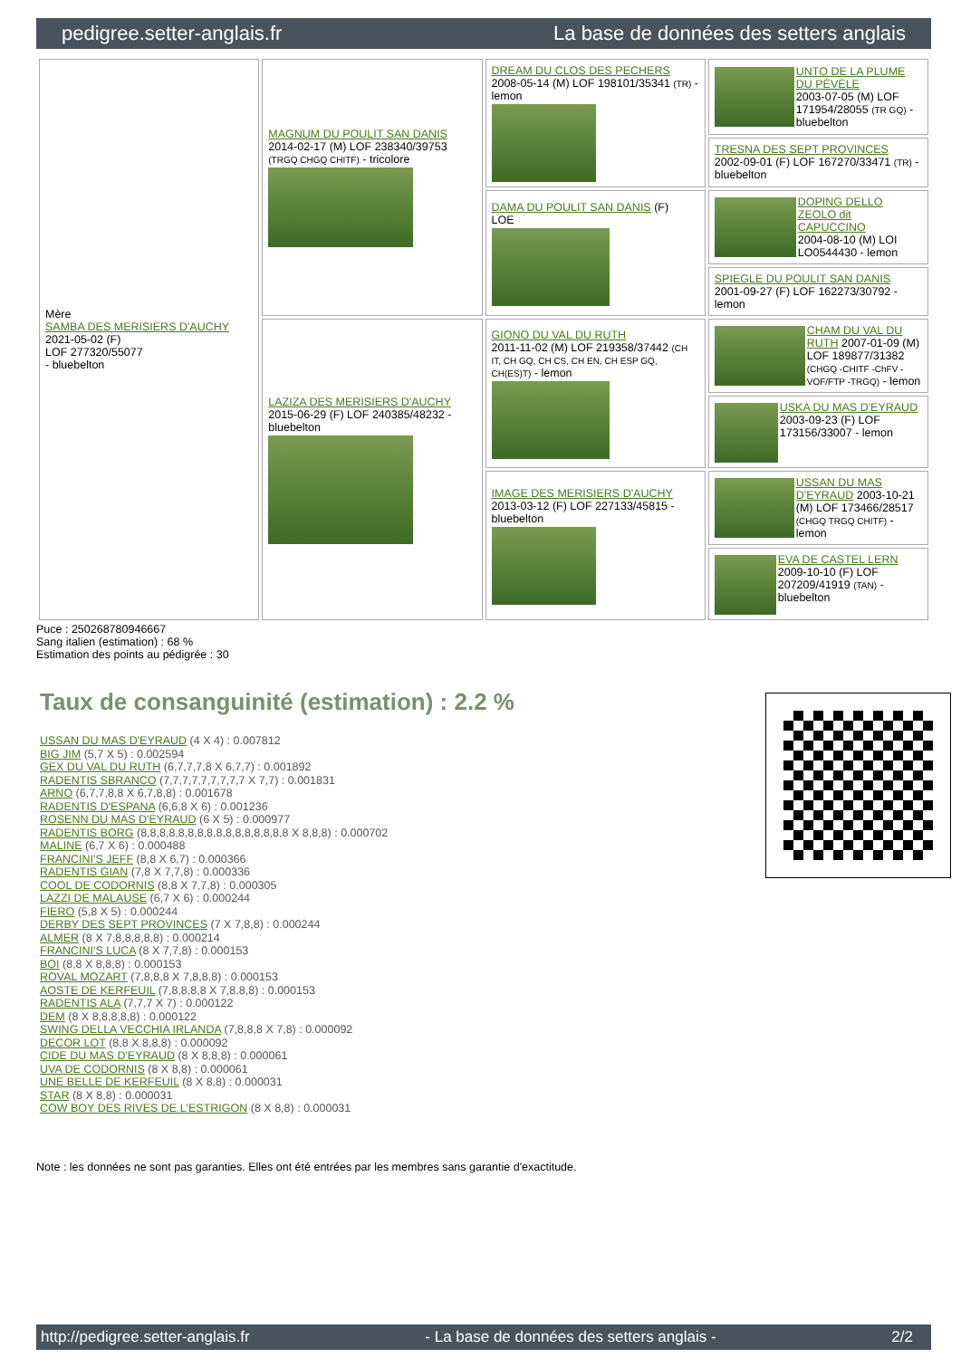pedigree.setter-anglais.fr La base de données des setters anglais
| Mère SAMBA DES MERISIERS D'AUCHY 2021-05-02 (F) LOF 277320/55077 - bluebelton | MAGNUM DU POULIT SAN DANIS 2014-02-17 (M) LOF 238340/39753 (TRGQ CHGQ CHITF) - tricolore | DREAM DU CLOS DES PECHERS 2008-05-14 (M) LOF 198101/35341 (TR) - lemon | UNTO DE LA PLUME DU PÉVÈLE 2003-07-05 (M) LOF 171954/28055 (TR GQ) - bluebelton |
| | | | TRESNA DES SEPT PROVINCES 2002-09-01 (F) LOF 167270/33471 (TR) - bluebelton |
| | | DAMA DU POULIT SAN DANIS (F) LOE | DOPING DELLO ZEOLO dit CAPUCCINO 2004-08-10 (M) LOI LO0544430 - lemon |
| | | | SPIEGLE DU POULIT SAN DANIS 2001-09-27 (F) LOF 162273/30792 - lemon |
| | LAZIZA DES MERISIERS D'AUCHY 2015-06-29 (F) LOF 240385/48232 - bluebelton | GIONO DU VAL DU RUTH 2011-11-02 (M) LOF 219358/37442 (CH IT, CH GQ, CH CS, CH EN, CH ESP GQ, CH(ES)T) - lemon | CHAM DU VAL DU RUTH 2007-01-09 (M) LOF 189877/31382 (CHGQ -CHITF -ChFV -VOF/FTP -TRGQ) - lemon |
| | | | USKA DU MAS D'EYRAUD 2003-09-23 (F) LOF 173156/33007 - lemon |
| | | IMAGE DES MERISIERS D'AUCHY 2013-03-12 (F) LOF 227133/45815 - bluebelton | USSAN DU MAS D'EYRAUD 2003-10-21 (M) LOF 173466/28517 (CHGQ TRGQ CHITF) - lemon |
| | | | EVA DE CASTEL LERN 2009-10-10 (F) LOF 207209/41919 (TAN) - bluebelton |
Puce : 250268780946667
Sang italien (estimation) : 68 %
Estimation des points au pédigrée : 30
Taux de consanguinité (estimation) : 2.2 %
USSAN DU MAS D'EYRAUD (4 X 4) : 0.007812
BIG JIM (5,7 X 5) : 0.002594
GEX DU VAL DU RUTH (6,7,7,7,8 X 6,7,7) : 0.001892
RADENTIS SBRANCO (7,7,7,7,7,7,7,7,7 X 7,7) : 0.001831
ARNO (6,7,7,8,8 X 6,7,8,8) : 0.001678
RADENTIS D'ESPANA (6,6,8 X 6) : 0.001236
ROSENN DU MAS D'EYRAUD (6 X 5) : 0.000977
RADENTIS BORG (8,8,8,8,8,8,8,8,8,8,8,8,8,8,8,8 X 8,8,8) : 0.000702
MALINE (6,7 X 6) : 0.000488
FRANCINI'S JEFF (8,8 X 6,7) : 0.000366
RADENTIS GIAN (7,8 X 7,7,8) : 0.000336
COOL DE CODORNIS (8,8 X 7,7,8) : 0.000305
LAZZI DE MALAUSE (6,7 X 6) : 0.000244
FIERO (5,8 X 5) : 0.000244
DERBY DES SEPT PROVINCES (7 X 7,8,8) : 0.000244
ALMER (8 X 7,8,8,8,8,8) : 0.000214
FRANCINI'S LUCA (8 X 7,7,8) : 0.000153
BOI (8,8 X 8,8,8) : 0.000153
ROVAL MOZART (7,8,8,8 X 7,8,8,8) : 0.000153
AOSTE DE KERFEUIL (7,8,8,8,8 X 7,8,8,8) : 0.000153
RADENTIS ALA (7,7,7 X 7) : 0.000122
DEM (8 X 8,8,8,8,8) : 0.000122
SWING DELLA VECCHIA IRLANDA (7,8,8,8 X 7,8) : 0.000092
DECOR LOT (8,8 X 8,8,8) : 0.000092
CIDE DU MAS D'EYRAUD (8 X 8,8,8) : 0.000061
UVA DE CODORNIS (8 X 8,8) : 0.000061
UNE BELLE DE KERFEUIL (8 X 8,8) : 0.000031
STAR (8 X 8,8) : 0.000031
COW BOY DES RIVES DE L'ESTRIGON (8 X 8,8) : 0.000031
Note : les données ne sont pas garanties. Elles ont été entrées par les membres sans garantie d'exactitude.
http://pedigree.setter-anglais.fr - La base de données des setters anglais - 2/2